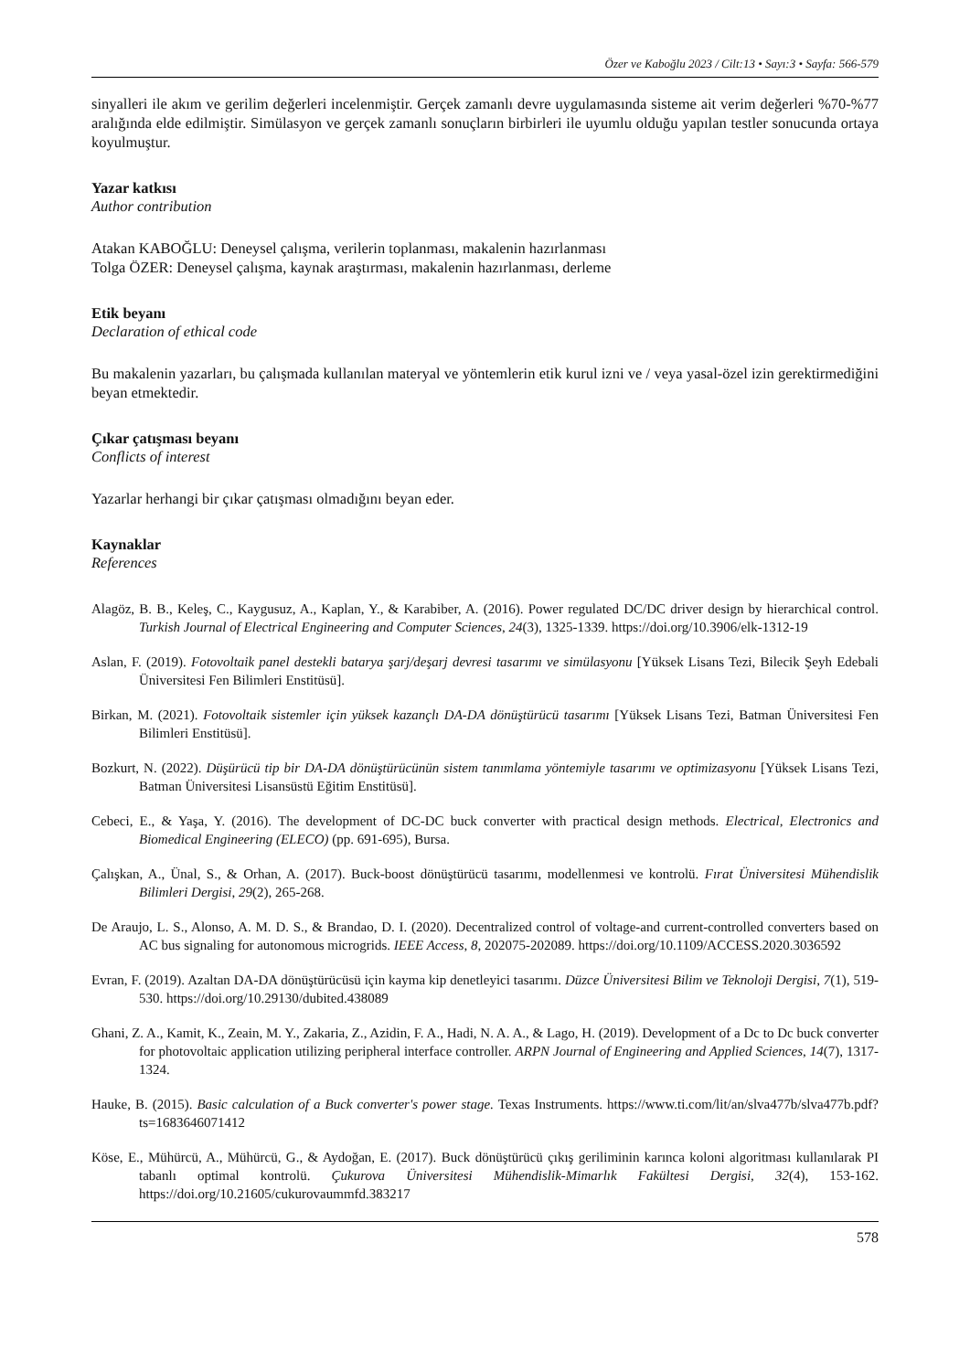Özer ve Kaboğlu 2023 / Cilt:13 • Sayı:3 • Sayfa: 566-579
sinyalleri ile akım ve gerilim değerleri incelenmiştir. Gerçek zamanlı devre uygulamasında sisteme ait verim değerleri %70-%77 aralığında elde edilmiştir. Simülasyon ve gerçek zamanlı sonuçların birbirleri ile uyumlu olduğu yapılan testler sonucunda ortaya koyulmuştur.
Yazar katkısı
Author contribution
Atakan KABOĞLU: Deneysel çalışma, verilerin toplanması, makalenin hazırlanması
Tolga ÖZER: Deneysel çalışma, kaynak araştırması, makalenin hazırlanması, derleme
Etik beyanı
Declaration of ethical code
Bu makalenin yazarları, bu çalışmada kullanılan materyal ve yöntemlerin etik kurul izni ve / veya yasal-özel izin gerektirmediğini beyan etmektedir.
Çıkar çatışması beyanı
Conflicts of interest
Yazarlar herhangi bir çıkar çatışması olmadığını beyan eder.
Kaynaklar
References
Alagöz, B. B., Keleş, C., Kaygusuz, A., Kaplan, Y., & Karabiber, A. (2016). Power regulated DC/DC driver design by hierarchical control. Turkish Journal of Electrical Engineering and Computer Sciences, 24(3), 1325-1339. https://doi.org/10.3906/elk-1312-19
Aslan, F. (2019). Fotovoltaik panel destekli batarya şarj/deşarj devresi tasarımı ve simülasyonu [Yüksek Lisans Tezi, Bilecik Şeyh Edebali Üniversitesi Fen Bilimleri Enstitüsü].
Birkan, M. (2021). Fotovoltaik sistemler için yüksek kazançlı DA-DA dönüştürücü tasarımı [Yüksek Lisans Tezi, Batman Üniversitesi Fen Bilimleri Enstitüsü].
Bozkurt, N. (2022). Düşürücü tip bir DA-DA dönüştürücünün sistem tanımlama yöntemiyle tasarımı ve optimizasyonu [Yüksek Lisans Tezi, Batman Üniversitesi Lisansüstü Eğitim Enstitüsü].
Cebeci, E., & Yaşa, Y. (2016). The development of DC-DC buck converter with practical design methods. Electrical, Electronics and Biomedical Engineering (ELECO) (pp. 691-695), Bursa.
Çalışkan, A., Ünal, S., & Orhan, A. (2017). Buck-boost dönüştürücü tasarımı, modellenmesi ve kontrolü. Fırat Üniversitesi Mühendislik Bilimleri Dergisi, 29(2), 265-268.
De Araujo, L. S., Alonso, A. M. D. S., & Brandao, D. I. (2020). Decentralized control of voltage-and current-controlled converters based on AC bus signaling for autonomous microgrids. IEEE Access, 8, 202075-202089. https://doi.org/10.1109/ACCESS.2020.3036592
Evran, F. (2019). Azaltan DA-DA dönüştürücüsü için kayma kip denetleyici tasarımı. Düzce Üniversitesi Bilim ve Teknoloji Dergisi, 7(1), 519-530. https://doi.org/10.29130/dubited.438089
Ghani, Z. A., Kamit, K., Zeain, M. Y., Zakaria, Z., Azidin, F. A., Hadi, N. A. A., & Lago, H. (2019). Development of a Dc to Dc buck converter for photovoltaic application utilizing peripheral interface controller. ARPN Journal of Engineering and Applied Sciences, 14(7), 1317-1324.
Hauke, B. (2015). Basic calculation of a Buck converter's power stage. Texas Instruments. https://www.ti.com/lit/an/slva477b/slva477b.pdf?ts=1683646071412
Köse, E., Mühürcü, A., Mühürcü, G., & Aydoğan, E. (2017). Buck dönüştürücü çıkış geriliminin karınca koloni algoritması kullanılarak PI tabanlı optimal kontrolü. Çukurova Üniversitesi Mühendislik-Mimarlık Fakültesi Dergisi, 32(4), 153-162. https://doi.org/10.21605/cukurovaummfd.383217
578